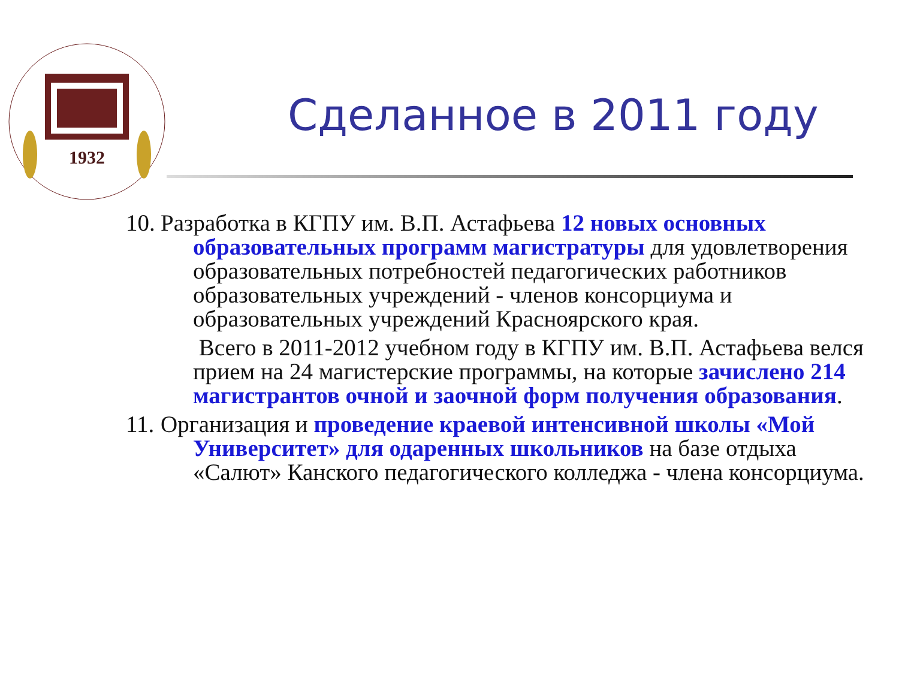1932
Сделанное в 2011 году
10. Разработка в КГПУ им. В.П. Астафьева 12 новых основных
образовательных программ магистратуры для удовлетворения образовательных потребностей педагогических работников образовательных учреждений - членов консорциума и образовательных учреждений Красноярского края.
Всего в 2011-2012 учебном году в КГПУ им. В.П. Астафьева велся прием на 24 магистерские программы, на которые зачислено 214 магистрантов очной и заочной форм получения образования.
11. Организация и проведение краевой интенсивной школы «Мой
Университет» для одаренных школьников на базе отдыха «Салют» Канского педагогического колледжа - члена консорциума.